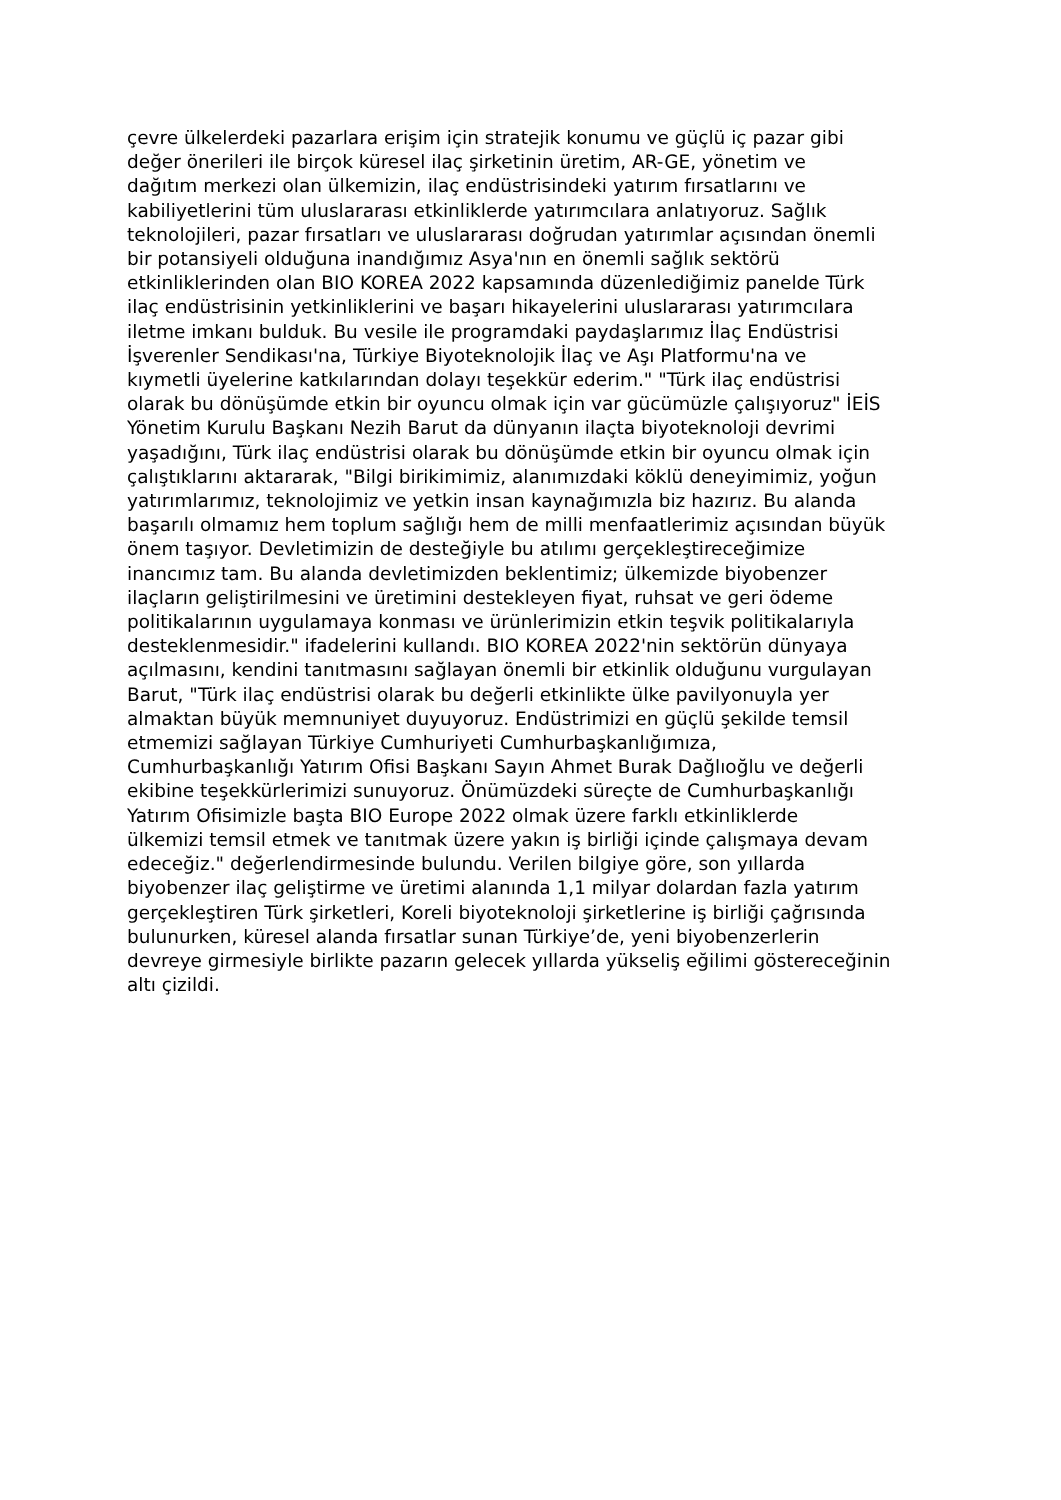çevre ülkelerdeki pazarlara erişim için stratejik konumu ve güçlü iç pazar gibi
değer önerileri ile birçok küresel ilaç şirketinin üretim, AR-GE, yönetim ve
dağıtım merkezi olan ülkemizin, ilaç endüstrisindeki yatırım fırsatlarını ve
kabiliyetlerini tüm uluslararası etkinliklerde yatırımcılara anlatıyoruz. Sağlık
teknolojileri, pazar fırsatları ve uluslararası doğrudan yatırımlar açısından önemli
bir potansiyeli olduğuna inandığımız Asya'nın en önemli sağlık sektörü
etkinliklerinden olan BIO KOREA 2022 kapsamında düzenlediğimiz panelde Türk
ilaç endüstrisinin yetkinliklerini ve başarı hikayelerini uluslararası yatırımcılara
iletme imkanı bulduk. Bu vesile ile programdaki paydaşlarımız İlaç Endüstrisi
İşverenler Sendikası'na, Türkiye Biyoteknolojik İlaç ve Aşı Platformu'na ve
kıymetli üyelerine katkılarından dolayı teşekkür ederim." "Türk ilaç endüstrisi
olarak bu dönüşümde etkin bir oyuncu olmak için var gücümüzle çalışıyoruz" İEİS
Yönetim Kurulu Başkanı Nezih Barut da dünyanın ilaçta biyoteknoloji devrimi
yaşadığını, Türk ilaç endüstrisi olarak bu dönüşümde etkin bir oyuncu olmak için
çalıştıklarını aktararak, "Bilgi birikimimiz, alanımızdaki köklü deneyimimiz, yoğun
yatırımlarımız, teknolojimiz ve yetkin insan kaynağımızla biz hazırız. Bu alanda
başarılı olmamız hem toplum sağlığı hem de milli menfaatlerimiz açısından büyük
önem taşıyor. Devletimizin de desteğiyle bu atılımı gerçekleştireceğimize
inancımız tam. Bu alanda devletimizden beklentimiz; ülkemizde biyobenzer
ilaçların geliştirilmesini ve üretimini destekleyen fiyat, ruhsat ve geri ödeme
politikalarının uygulamaya konması ve ürünlerimizin etkin teşvik politikalarıyla
desteklenmesidir." ifadelerini kullandı. BIO KOREA 2022'nin sektörün dünyaya
açılmasını, kendini tanıtmasını sağlayan önemli bir etkinlik olduğunu vurgulayan
Barut, "Türk ilaç endüstrisi olarak bu değerli etkinlikte ülke pavilyonuyla yer
almaktan büyük memnuniyet duyuyoruz. Endüstrimizi en güçlü şekilde temsil
etmemizi sağlayan Türkiye Cumhuriyeti Cumhurbaşkanlığımıza,
Cumhurbaşkanlığı Yatırım Ofisi Başkanı Sayın Ahmet Burak Dağlıoğlu ve değerli
ekibine teşekkürlerimizi sunuyoruz. Önümüzdeki süreçte de Cumhurbaşkanlığı
Yatırım Ofisimizle başta BIO Europe 2022 olmak üzere farklı etkinliklerde
ülkemizi temsil etmek ve tanıtmak üzere yakın iş birliği içinde çalışmaya devam
edeceğiz." değerlendirmesinde bulundu. Verilen bilgiye göre, son yıllarda
biyobenzer ilaç geliştirme ve üretimi alanında 1,1 milyar dolardan fazla yatırım
gerçekleştiren Türk şirketleri, Koreli biyoteknoloji şirketlerine iş birliği çağrısında
bulunurken, küresel alanda fırsatlar sunan Türkiye’de, yeni biyobenzerlerin
devreye girmesiyle birlikte pazarın gelecek yıllarda yükseliş eğilimi göstereceğinin
altı çizildi.